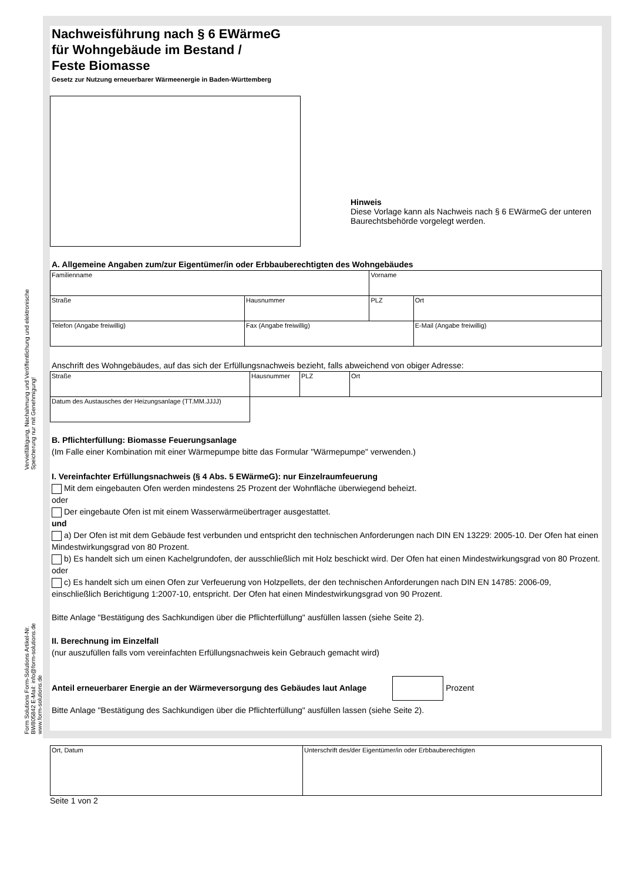Vervielfältigung, Nachahmung und Veröffentlichung und elektronische Speicherung nur mit Genehmigung!
Form Solutions Form-Solutions Artikel-Nr. BW805842 E-Mail: info@form-solutions.de www.form-solutions.de
Nachweisführung nach § 6 EWärmeG
für Wohngebäude im Bestand /
Feste Biomasse
Gesetz zur Nutzung erneuerbarer Wärmeenergie in Baden-Württemberg
Hinweis
Diese Vorlage kann als Nachweis nach § 6 EWärmeG der unteren Baurechtsbehörde vorgelegt werden.
A. Allgemeine Angaben zum/zur Eigentümer/in oder Erbbauberechtigten des Wohngebäudes
| Familienname | | Vorname | | |
| Straße | Hausnummer | PLZ | Ort | |
| Telefon (Angabe freiwillig) | Fax (Angabe freiwillig) | | | E-Mail (Angabe freiwillig) |
Anschrift des Wohngebäudes, auf das sich der Erfüllungsnachweis bezieht, falls abweichend von obiger Adresse:
| Straße | Hausnummer | PLZ | Ort |
| Datum des Austausches der Heizungsanlage (TT.MM.JJJJ) | | | |
B. Pflichterfüllung: Biomasse Feuerungsanlage
(Im Falle einer Kombination mit einer Wärmepumpe bitte das Formular "Wärmepumpe" verwenden.)
I. Vereinfachter Erfüllungsnachweis (§ 4 Abs. 5 EWärmeG): nur Einzelraumfeuerung
Mit dem eingebauten Ofen werden mindestens 25 Prozent der Wohnfläche überwiegend beheizt.
oder
Der eingebaute Ofen ist mit einem Wasserwärmeübertrager ausgestattet.
und
a) Der Ofen ist mit dem Gebäude fest verbunden und entspricht den technischen Anforderungen nach DIN EN 13229: 2005-10. Der Ofen hat einen Mindestwirkungsgrad von 80 Prozent.
b) Es handelt sich um einen Kachelgrundofen, der ausschließlich mit Holz beschickt wird. Der Ofen hat einen Mindestwirkungsgrad von 80 Prozent.
oder
c) Es handelt sich um einen Ofen zur Verfeuerung von Holzpellets, der den technischen Anforderungen nach DIN EN 14785: 2006-09, einschließlich Berichtigung 1:2007-10, entspricht. Der Ofen hat einen Mindestwirkungsgrad von 90 Prozent.
Bitte Anlage "Bestätigung des Sachkundigen über die Pflichterfüllung" ausfüllen lassen (siehe Seite 2).
II. Berechnung im Einzelfall
(nur auszufüllen falls vom vereinfachten Erfüllungsnachweis kein Gebrauch gemacht wird)
Anteil erneuerbarer Energie an der Wärmeversorgung des Gebäudes laut Anlage Prozent
Bitte Anlage "Bestätigung des Sachkundigen über die Pflichterfüllung" ausfüllen lassen (siehe Seite 2).
| Ort, Datum | Unterschrift des/der Eigentümer/in oder Erbbauberechtigten |
Seite 1 von 2